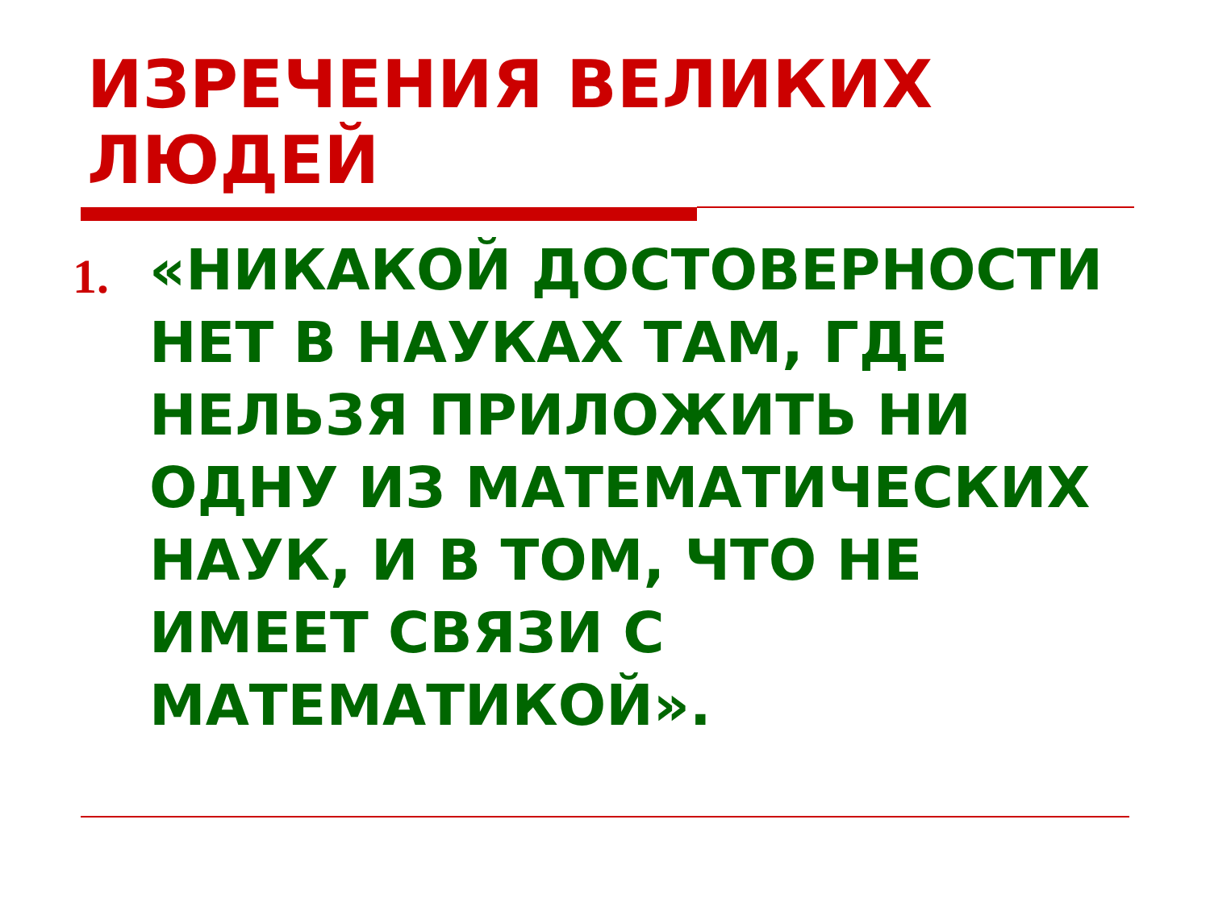ИЗРЕЧЕНИЯ ВЕЛИКИХ ЛЮДЕЙ
1.
«НИКАКОЙ ДОСТОВЕРНОСТИ НЕТ В НАУКАХ ТАМ, ГДЕ НЕЛЬЗЯ ПРИЛОЖИТЬ НИ ОДНУ ИЗ МАТЕМАТИЧЕСКИХ НАУК, И В ТОМ, ЧТО НЕ ИМЕЕТ СВЯЗИ С МАТЕМАТИКОЙ».